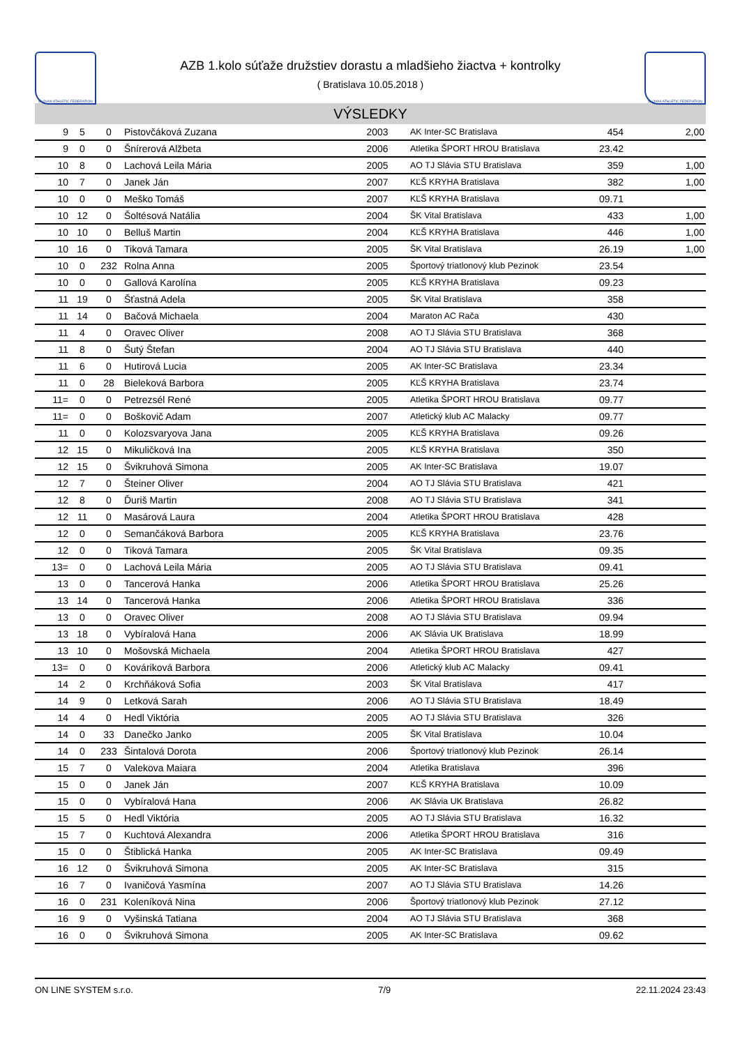SLOVAK ATHLETIC FEDERATION
AZB 1.kolo súťaže družstiev dorastu a mladšieho žiactva + kontrolky
( Bratislava 10.05.2018 )
SLOVAK ATHLETIC FEDERATION
VÝSLEDKY
| 9 | 5 | 0 | Pistovčáková Zuzana | 2003 | AK Inter-SC Bratislava | 454 | 2,00 |
| 9 | 0 | 0 | Šnírerová Alžbeta | 2006 | Atletika ŠPORT HROU Bratislava | 23.42 | |
| 10 | 8 | 0 | Lachová Leila Mária | 2005 | AO TJ Slávia STU Bratislava | 359 | 1,00 |
| 10 | 7 | 0 | Janek Ján | 2007 | KĽŠ KRYHA Bratislava | 382 | 1,00 |
| 10 | 0 | 0 | Meško Tomáš | 2007 | KĽŠ KRYHA Bratislava | 09.71 | |
| 10 | 12 | 0 | Šoltésová Natália | 2004 | ŠK Vital Bratislava | 433 | 1,00 |
| 10 | 10 | 0 | Belluš Martin | 2004 | KĽŠ KRYHA Bratislava | 446 | 1,00 |
| 10 | 16 | 0 | Tiková Tamara | 2005 | ŠK Vital Bratislava | 26.19 | 1,00 |
| 10 | 0 | 232 | Rolna Anna | 2005 | Športový triatlonový klub Pezinok | 23.54 | |
| 10 | 0 | 0 | Gallová Karolína | 2005 | KĽŠ KRYHA Bratislava | 09.23 | |
| 11 | 19 | 0 | Šťastná Adela | 2005 | ŠK Vital Bratislava | 358 | |
| 11 | 14 | 0 | Bačová Michaela | 2004 | Maraton AC Rača | 430 | |
| 11 | 4 | 0 | Oravec Oliver | 2008 | AO TJ Slávia STU Bratislava | 368 | |
| 11 | 8 | 0 | Šutý Štefan | 2004 | AO TJ Slávia STU Bratislava | 440 | |
| 11 | 6 | 0 | Hutirová Lucia | 2005 | AK Inter-SC Bratislava | 23.34 | |
| 11 | 0 | 28 | Bieleková Barbora | 2005 | KĽŠ KRYHA Bratislava | 23.74 | |
| 11= | 0 | 0 | Petrezsél René | 2005 | Atletika ŠPORT HROU Bratislava | 09.77 | |
| 11= | 0 | 0 | Boškovič Adam | 2007 | Atletický klub AC Malacky | 09.77 | |
| 11 | 0 | 0 | Kolozsvaryova Jana | 2005 | KĽŠ KRYHA Bratislava | 09.26 | |
| 12 | 15 | 0 | Mikuličková Ina | 2005 | KĽŠ KRYHA Bratislava | 350 | |
| 12 | 15 | 0 | Švikruhová Simona | 2005 | AK Inter-SC Bratislava | 19.07 | |
| 12 | 7 | 0 | Šteiner Oliver | 2004 | AO TJ Slávia STU Bratislava | 421 | |
| 12 | 8 | 0 | Ďuriš Martin | 2008 | AO TJ Slávia STU Bratislava | 341 | |
| 12 | 11 | 0 | Masárová Laura | 2004 | Atletika ŠPORT HROU Bratislava | 428 | |
| 12 | 0 | 0 | Semančáková Barbora | 2005 | KĽŠ KRYHA Bratislava | 23.76 | |
| 12 | 0 | 0 | Tiková Tamara | 2005 | ŠK Vital Bratislava | 09.35 | |
| 13= | 0 | 0 | Lachová Leila Mária | 2005 | AO TJ Slávia STU Bratislava | 09.41 | |
| 13 | 0 | 0 | Tancerová Hanka | 2006 | Atletika ŠPORT HROU Bratislava | 25.26 | |
| 13 | 14 | 0 | Tancerová Hanka | 2006 | Atletika ŠPORT HROU Bratislava | 336 | |
| 13 | 0 | 0 | Oravec Oliver | 2008 | AO TJ Slávia STU Bratislava | 09.94 | |
| 13 | 18 | 0 | Vybíralová Hana | 2006 | AK Slávia UK Bratislava | 18.99 | |
| 13 | 10 | 0 | Mošovská Michaela | 2004 | Atletika ŠPORT HROU Bratislava | 427 | |
| 13= | 0 | 0 | Kováriková Barbora | 2006 | Atletický klub AC Malacky | 09.41 | |
| 14 | 2 | 0 | Krchňáková Sofia | 2003 | ŠK Vital Bratislava | 417 | |
| 14 | 9 | 0 | Letková Sarah | 2006 | AO TJ Slávia STU Bratislava | 18.49 | |
| 14 | 4 | 0 | Hedl Viktória | 2005 | AO TJ Slávia STU Bratislava | 326 | |
| 14 | 0 | 33 | Danečko Janko | 2005 | ŠK Vital Bratislava | 10.04 | |
| 14 | 0 | 233 | Šintalová Dorota | 2006 | Športový triatlonový klub Pezinok | 26.14 | |
| 15 | 7 | 0 | Valekova Maiara | 2004 | Atletika Bratislava | 396 | |
| 15 | 0 | 0 | Janek Ján | 2007 | KĽŠ KRYHA Bratislava | 10.09 | |
| 15 | 0 | 0 | Vybíralová Hana | 2006 | AK Slávia UK Bratislava | 26.82 | |
| 15 | 5 | 0 | Hedl Viktória | 2005 | AO TJ Slávia STU Bratislava | 16.32 | |
| 15 | 7 | 0 | Kuchtová Alexandra | 2006 | Atletika ŠPORT HROU Bratislava | 316 | |
| 15 | 0 | 0 | Štiblická Hanka | 2005 | AK Inter-SC Bratislava | 09.49 | |
| 16 | 12 | 0 | Švikruhová Simona | 2005 | AK Inter-SC Bratislava | 315 | |
| 16 | 7 | 0 | Ivaničová Yasmína | 2007 | AO TJ Slávia STU Bratislava | 14.26 | |
| 16 | 0 | 231 | Koleníková Nina | 2006 | Športový triatlonový klub Pezinok | 27.12 | |
| 16 | 9 | 0 | Vyšinská Tatiana | 2004 | AO TJ Slávia STU Bratislava | 368 | |
| 16 | 0 | 0 | Švikruhová Simona | 2005 | AK Inter-SC Bratislava | 09.62 | |
ON LINE SYSTEM s.r.o. 7/9 22.11.2024 23:43